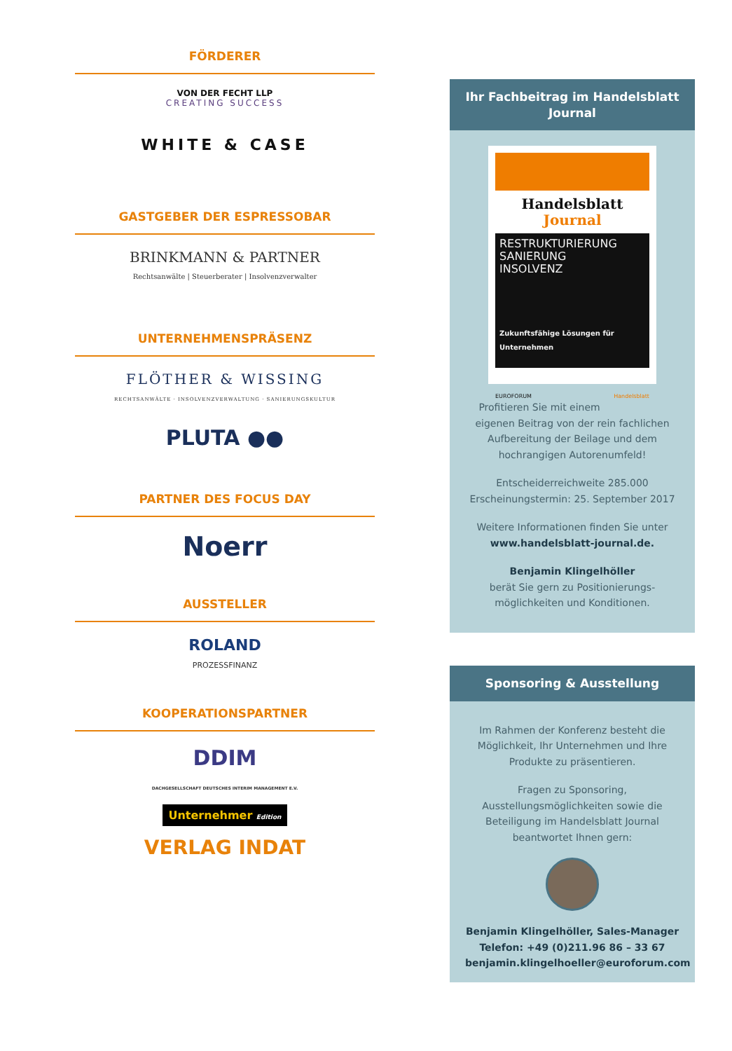FÖRDERER
VON DER FECHT LLP
CREATING SUCCESS
WHITE & CASE
GASTGEBER DER ESPRESSOBAR
BRINKMANN & PARTNER
Rechtsanwälte | Steuerberater | Insolvenzverwalter
UNTERNEHMENSPRÄSENZ
FLÖTHER & WISSING
RECHTSANWÄLTE · INSOLVENZVERWALTUNG · SANIERUNGSKULTUR
PLUTA ●●
PARTNER DES FOCUS DAY
Noerr
AUSSTELLER
ROLAND
PROZESSFINANZ
KOOPERATIONSPARTNER
DDIM
DACHGESELLSCHAFT DEUTSCHES INTERIM MANAGEMENT E.V.
Unternehmer Edition
VERLAG INDAT
Ihr Fachbeitrag im Handelsblatt Journal
Handelsblatt Journal
RESTRUKTURIERUNG
SANIERUNG
INSOLVENZ
Zukunftsfähige Lösungen für Unternehmen
EUROFORUM Handelsblatt
Profitieren Sie mit einem eigenen Beitrag von der rein fachlichen Aufbereitung der Beilage und dem hochrangigen Autorenumfeld!
Entscheiderreichweite 285.000
Erscheinungstermin: 25. September 2017
Weitere Informationen finden Sie unter www.handelsblatt-journal.de.
Benjamin Klingelhöller
berät Sie gern zu Positionierungs-möglichkeiten und Konditionen.
Sponsoring & Ausstellung
Im Rahmen der Konferenz besteht die Möglichkeit, Ihr Unternehmen und Ihre Produkte zu präsentieren.
Fragen zu Sponsoring, Ausstellungsmöglichkeiten sowie die Beteiligung im Handelsblatt Journal beantwortet Ihnen gern:
Benjamin Klingelhöller, Sales-Manager
Telefon: +49 (0)211.96 86 – 33 67
benjamin.klingelhoeller@euroforum.com